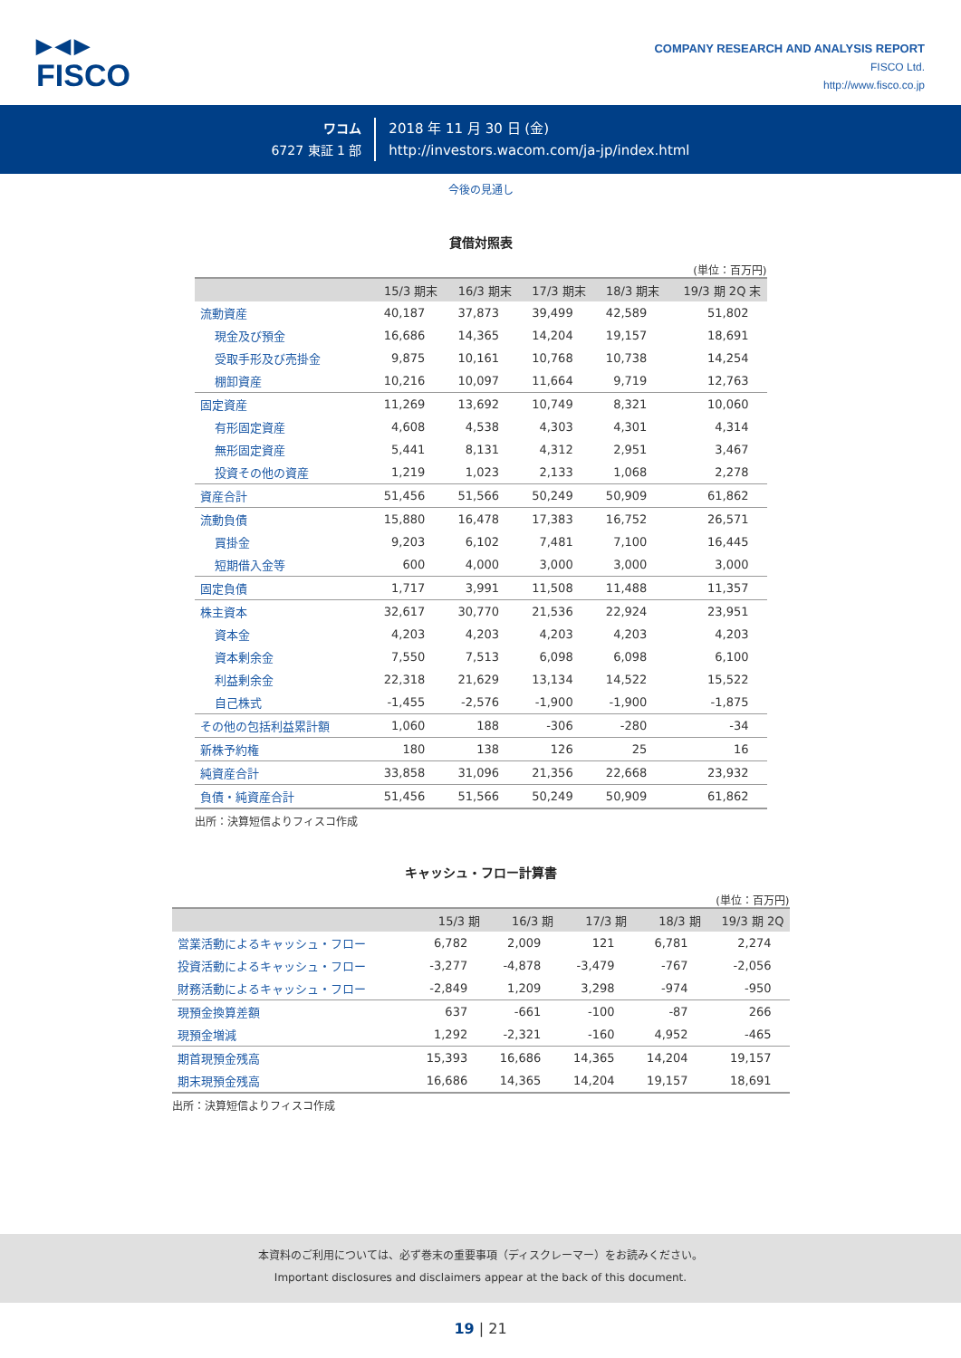▶◀▶
FISCO
COMPANY RESEARCH AND ANALYSIS REPORT
FISCO Ltd.
http://www.fisco.co.jp
ワコム
6727 東証 1 部
2018 年 11 月 30 日 (金)
http://investors.wacom.com/ja-jp/index.html
今後の見通し
貸借対照表
(単位：百万円)
| | 15/3 期末 | 16/3 期末 | 17/3 期末 | 18/3 期末 | 19/3 期 2Q 末 |
| --- | --- | --- | --- | --- | --- |
| 流動資産 | 40,187 | 37,873 | 39,499 | 42,589 | 51,802 |
| 現金及び預金 | 16,686 | 14,365 | 14,204 | 19,157 | 18,691 |
| 受取手形及び売掛金 | 9,875 | 10,161 | 10,768 | 10,738 | 14,254 |
| 棚卸資産 | 10,216 | 10,097 | 11,664 | 9,719 | 12,763 |
| 固定資産 | 11,269 | 13,692 | 10,749 | 8,321 | 10,060 |
| 有形固定資産 | 4,608 | 4,538 | 4,303 | 4,301 | 4,314 |
| 無形固定資産 | 5,441 | 8,131 | 4,312 | 2,951 | 3,467 |
| 投資その他の資産 | 1,219 | 1,023 | 2,133 | 1,068 | 2,278 |
| 資産合計 | 51,456 | 51,566 | 50,249 | 50,909 | 61,862 |
| 流動負債 | 15,880 | 16,478 | 17,383 | 16,752 | 26,571 |
| 買掛金 | 9,203 | 6,102 | 7,481 | 7,100 | 16,445 |
| 短期借入金等 | 600 | 4,000 | 3,000 | 3,000 | 3,000 |
| 固定負債 | 1,717 | 3,991 | 11,508 | 11,488 | 11,357 |
| 株主資本 | 32,617 | 30,770 | 21,536 | 22,924 | 23,951 |
| 資本金 | 4,203 | 4,203 | 4,203 | 4,203 | 4,203 |
| 資本剰余金 | 7,550 | 7,513 | 6,098 | 6,098 | 6,100 |
| 利益剰余金 | 22,318 | 21,629 | 13,134 | 14,522 | 15,522 |
| 自己株式 | -1,455 | -2,576 | -1,900 | -1,900 | -1,875 |
| その他の包括利益累計額 | 1,060 | 188 | -306 | -280 | -34 |
| 新株予約権 | 180 | 138 | 126 | 25 | 16 |
| 純資産合計 | 33,858 | 31,096 | 21,356 | 22,668 | 23,932 |
| 負債・純資産合計 | 51,456 | 51,566 | 50,249 | 50,909 | 61,862 |
出所：決算短信よりフィスコ作成
キャッシュ・フロー計算書
(単位：百万円)
| | 15/3 期 | 16/3 期 | 17/3 期 | 18/3 期 | 19/3 期 2Q |
| --- | --- | --- | --- | --- | --- |
| 営業活動によるキャッシュ・フロー | 6,782 | 2,009 | 121 | 6,781 | 2,274 |
| 投資活動によるキャッシュ・フロー | -3,277 | -4,878 | -3,479 | -767 | -2,056 |
| 財務活動によるキャッシュ・フロー | -2,849 | 1,209 | 3,298 | -974 | -950 |
| 現預金換算差額 | 637 | -661 | -100 | -87 | 266 |
| 現預金増減 | 1,292 | -2,321 | -160 | 4,952 | -465 |
| 期首現預金残高 | 15,393 | 16,686 | 14,365 | 14,204 | 19,157 |
| 期末現預金残高 | 16,686 | 14,365 | 14,204 | 19,157 | 18,691 |
出所：決算短信よりフィスコ作成
本資料のご利用については、必ず巻末の重要事項（ディスクレーマー）をお読みください。
Important disclosures and disclaimers appear at the back of this document.
19 | 21